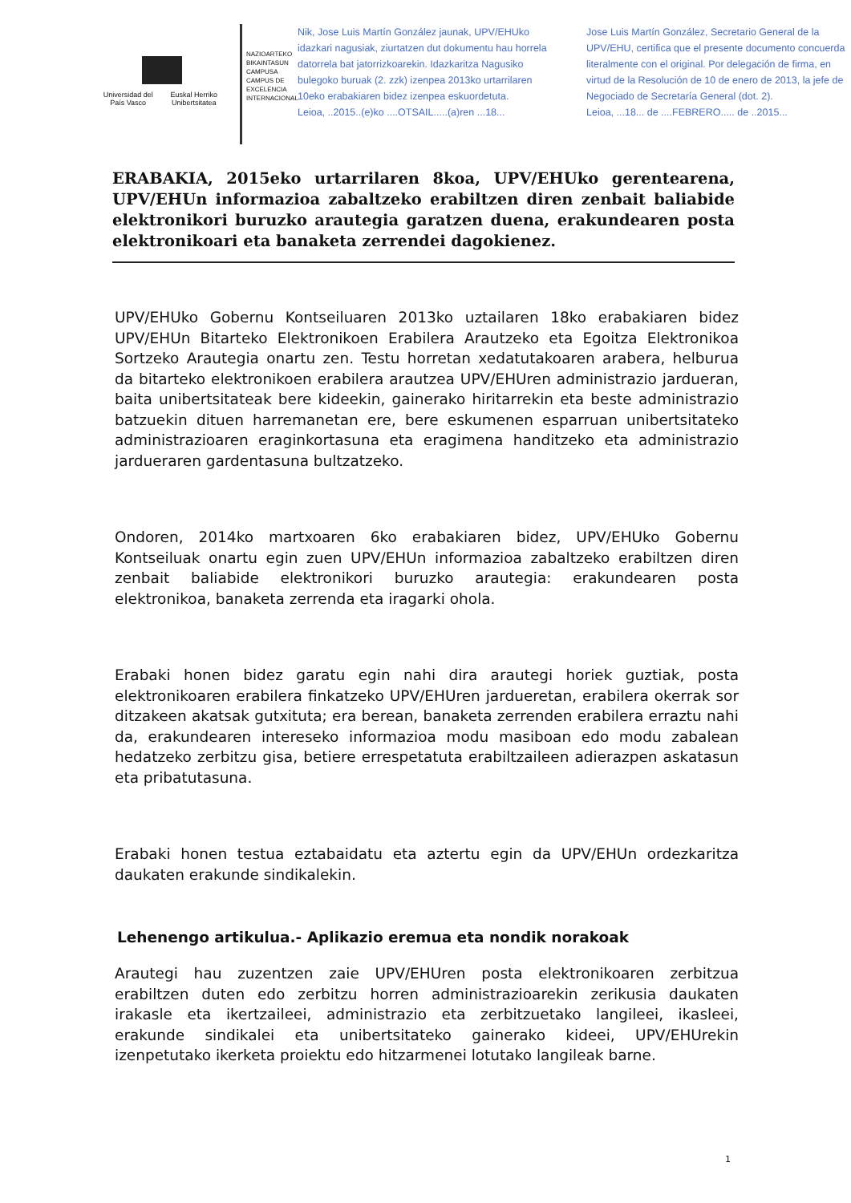Universidad del País Vasco Euskal Herriko Unibertsitatea
NAZIOARTEKO BIKAINTASUN CAMPUSA CAMPUS DE EXCELENCIA INTERNACIONAL
Nik, Jose Luis Martín González jaunak, UPV/EHUko idazkari nagusiak, ziurtatzen dut dokumentu hau horrela datorrela bat jatorrizkoarekin. Idazkaritza Nagusiko bulegoko buruak (2. zzk) izenpea 2013ko urtarrilaren 10eko erabakiaren bidez izenpea eskuordetuta.
Leioa, ..2015..(e)ko ....OTSAIL.....(a)ren ...18...
Jose Luis Martín González, Secretario General de la UPV/EHU, certifica que el presente documento concuerda literalmente con el original. Por delegación de firma, en virtud de la Resolución de 10 de enero de 2013, la jefe de Negociado de Secretaría General (dot. 2).
Leioa, ...18... de ....FEBRERO..... de ..2015...
ERABAKIA, 2015eko urtarrilaren 8koa, UPV/EHUko gerentearena, UPV/EHUn informazioa zabaltzeko erabiltzen diren zenbait baliabide elektronikori buruzko arautegia garatzen duena, erakundearen posta elektronikoari eta banaketa zerrendei dagokienez.
UPV/EHUko Gobernu Kontseiluaren 2013ko uztailaren 18ko erabakiaren bidez UPV/EHUn Bitarteko Elektronikoen Erabilera Arautzeko eta Egoitza Elektronikoa Sortzeko Arautegia onartu zen. Testu horretan xedatutakoaren arabera, helburua da bitarteko elektronikoen erabilera arautzea UPV/EHUren administrazio jardueran, baita unibertsitateak bere kideekin, gainerako hiritarrekin eta beste administrazio batzuekin dituen harremanetan ere, bere eskumenen esparruan unibertsitateko administrazioaren eraginkortasuna eta eragimena handitzeko eta administrazio jardueraren gardentasuna bultzatzeko.
Ondoren, 2014ko martxoaren 6ko erabakiaren bidez, UPV/EHUko Gobernu Kontseiluak onartu egin zuen UPV/EHUn informazioa zabaltzeko erabiltzen diren zenbait baliabide elektronikori buruzko arautegia: erakundearen posta elektronikoa, banaketa zerrenda eta iragarki ohola.
Erabaki honen bidez garatu egin nahi dira arautegi horiek guztiak, posta elektronikoaren erabilera finkatzeko UPV/EHUren jardueretan, erabilera okerrak sor ditzakeen akatsak gutxituta; era berean, banaketa zerrenden erabilera erraztu nahi da, erakundearen intereseko informazioa modu masiboan edo modu zabalean hedatzeko zerbitzu gisa, betiere errespetatuta erabiltzaileen adierazpen askatasun eta pribatutasuna.
Erabaki honen testua eztabaidatu eta aztertu egin da UPV/EHUn ordezkaritza daukaten erakunde sindikalekin.
Lehenengo artikulua.- Aplikazio eremua eta nondik norakoak
Arautegi hau zuzentzen zaie UPV/EHUren posta elektronikoaren zerbitzua erabiltzen duten edo zerbitzu horren administrazioarekin zerikusia daukaten irakasle eta ikertzaileei, administrazio eta zerbitzuetako langileei, ikasleei, erakunde sindikalei eta unibertsitateko gainerako kideei, UPV/EHUrekin izenpetutako ikerketa proiektu edo hitzarmenei lotutako langileak barne.
1